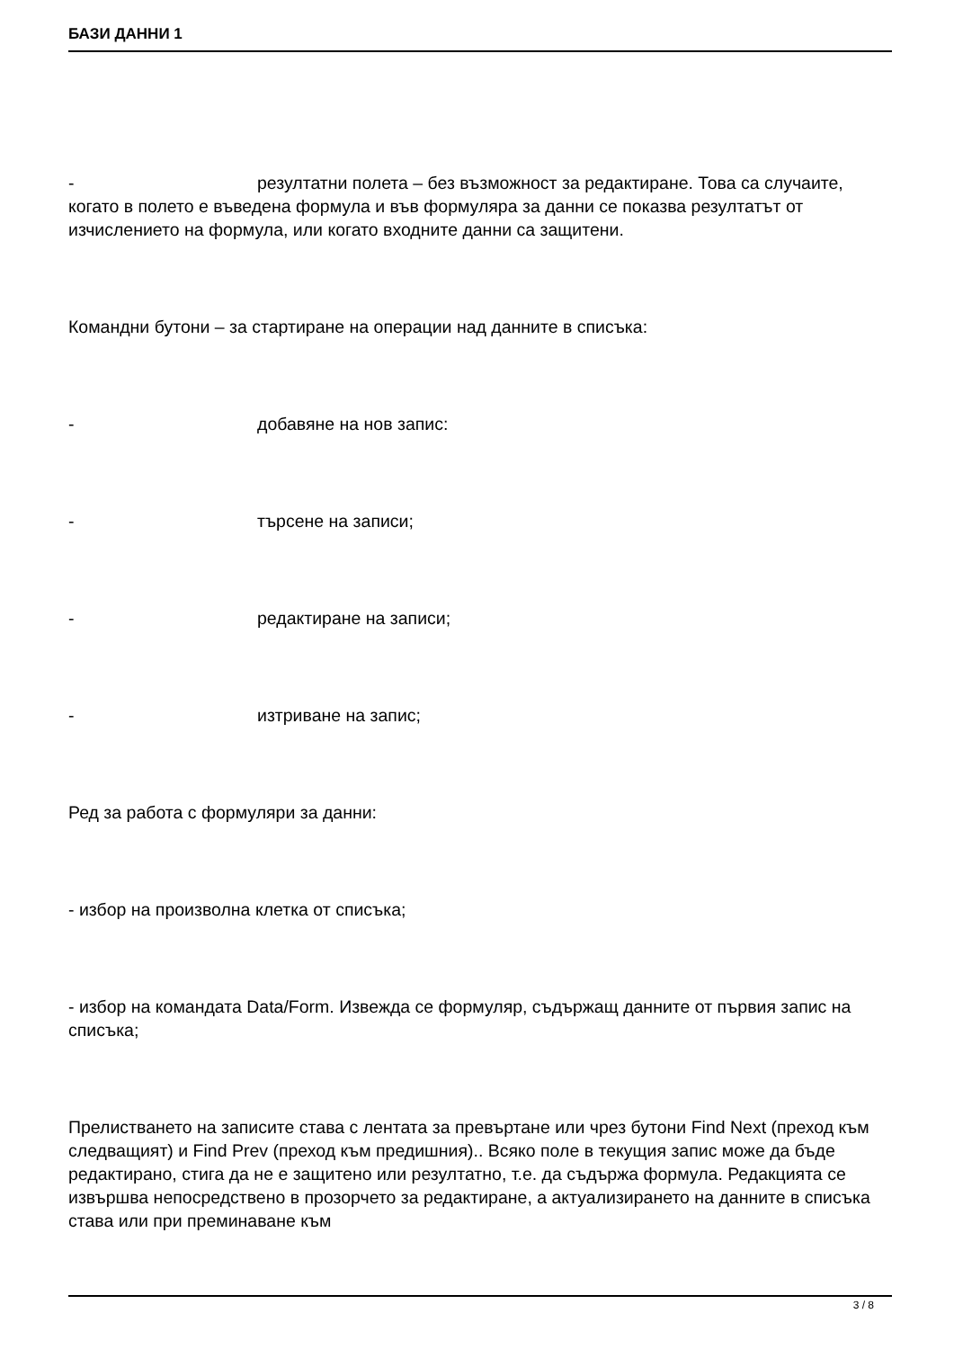БАЗИ ДАННИ 1
- резултатни полета – без възможност за редактиране. Това са случаите, когато в полето е въведена формула и във формуляра за данни се показва резултатът от изчислението на формула, или когато входните данни са защитени.
Командни бутони – за стартиране на операции над данните в списъка:
- добавяне на нов запис:
- търсене на записи;
- редактиране на записи;
- изтриване на запис;
Ред за работа с формуляри за данни:
- избор на произволна клетка от списъка;
- избор на командата Data/Form. Извежда се формуляр, съдържащ данните от първия запис на списъка;
Прелистването на записите става с лентата за превъртане или чрез бутони Find Next (преход към следващият) и Find Prev (преход към предишния).. Всяко поле в текущия запис може да бъде редактирано, стига да не е защитено или резултатно, т.е. да съдържа формула. Редакцията се извършва непосредствено в прозорчето за редактиране, а актуализирането на данните в списъка става или при преминаване към
3 / 8